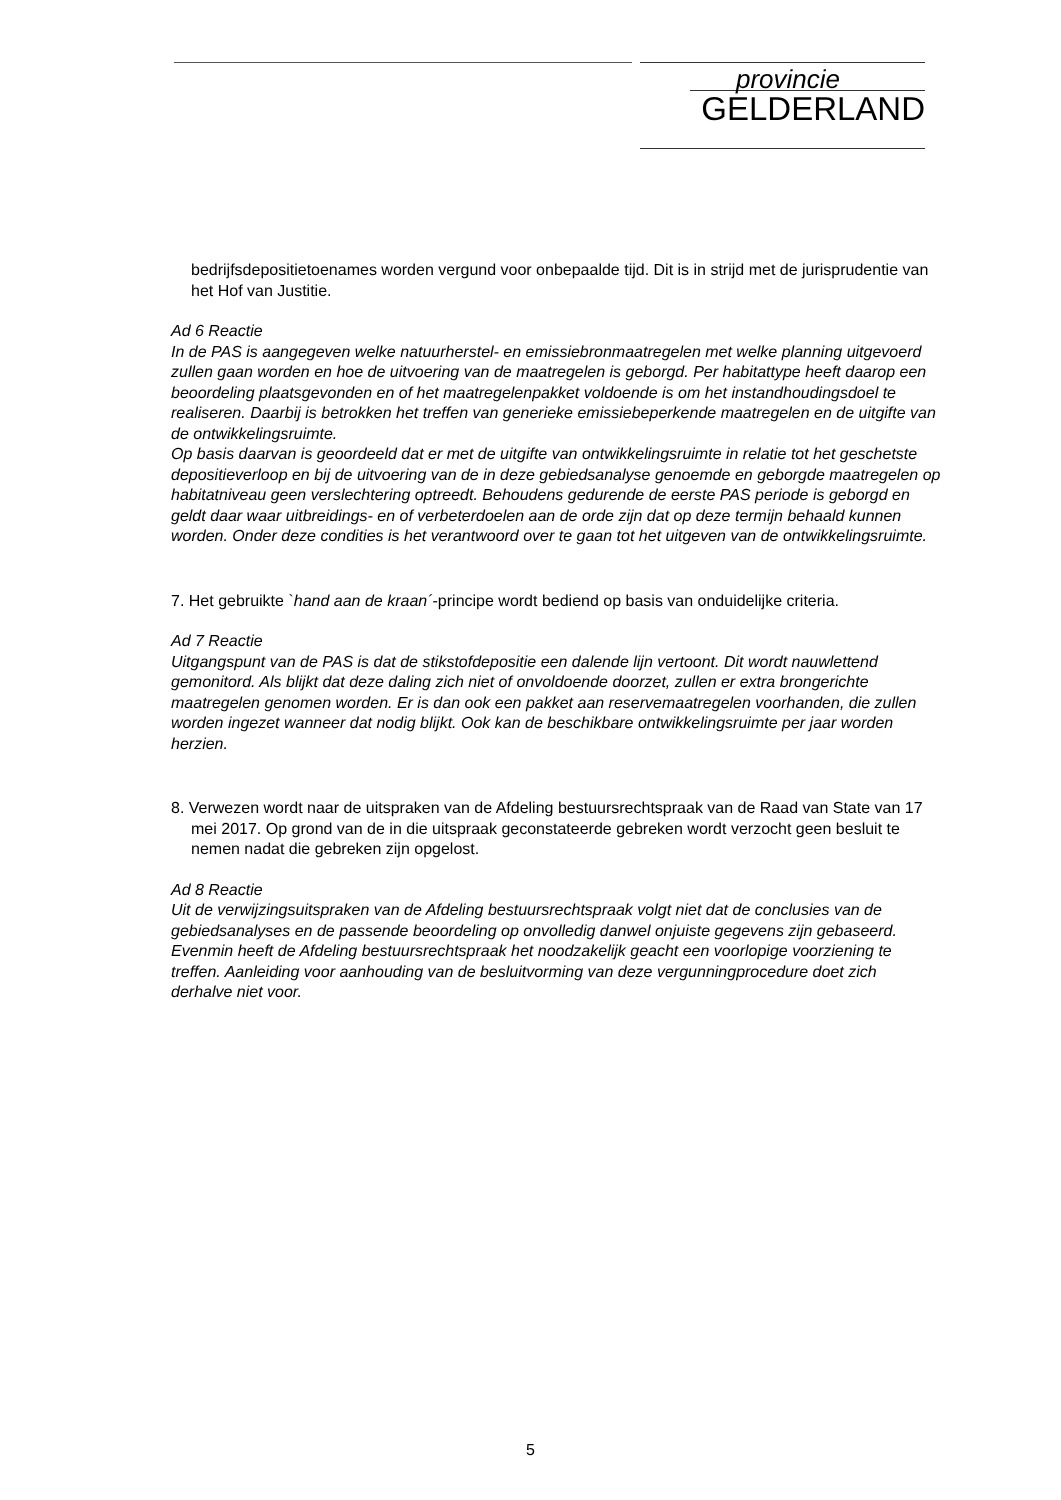provincie
GELDERLAND
bedrijfsdepositietoenames worden vergund voor onbepaalde tijd. Dit is in strijd met de jurisprudentie van het Hof van Justitie.
Ad 6 Reactie
In de PAS is aangegeven welke natuurherstel- en emissiebronmaatregelen met welke planning uitgevoerd zullen gaan worden en hoe de uitvoering van de maatregelen is geborgd. Per habitattype heeft daarop een beoordeling plaatsgevonden en of het maatregelenpakket voldoende is om het instandhoudingsdoel te realiseren. Daarbij is betrokken het treffen van generieke emissiebeperkende maatregelen en de uitgifte van de ontwikkelingsruimte.
Op basis daarvan is geoordeeld dat er met de uitgifte van ontwikkelingsruimte in relatie tot het geschetste depositieverloop en bij de uitvoering van de in deze gebiedsanalyse genoemde en geborgde maatregelen op habitatniveau geen verslechtering optreedt. Behoudens gedurende de eerste PAS periode is geborgd en geldt daar waar uitbreidings- en of verbeterdoelen aan de orde zijn dat op deze termijn behaald kunnen worden. Onder deze condities is het verantwoord over te gaan tot het uitgeven van de ontwikkelingsruimte.
7. Het gebruikte `hand aan de kraan´-principe wordt bediend op basis van onduidelijke criteria.
Ad 7 Reactie
Uitgangspunt van de PAS is dat de stikstofdepositie een dalende lijn vertoont. Dit wordt nauwlettend gemonitord. Als blijkt dat deze daling zich niet of onvoldoende doorzet, zullen er extra brongerichte maatregelen genomen worden. Er is dan ook een pakket aan reservemaatregelen voorhanden, die zullen worden ingezet wanneer dat nodig blijkt. Ook kan de beschikbare ontwikkelingsruimte per jaar worden herzien.
8. Verwezen wordt naar de uitspraken van de Afdeling bestuursrechtspraak van de Raad van State van 17 mei 2017. Op grond van de in die uitspraak geconstateerde gebreken wordt verzocht geen besluit te nemen nadat die gebreken zijn opgelost.
Ad 8 Reactie
Uit de verwijzingsuitspraken van de Afdeling bestuursrechtspraak volgt niet dat de conclusies van de gebiedsanalyses en de passende beoordeling op onvolledig danwel onjuiste gegevens zijn gebaseerd. Evenmin heeft de Afdeling bestuursrechtspraak het noodzakelijk geacht een voorlopige voorziening te treffen. Aanleiding voor aanhouding van de besluitvorming van deze vergunningprocedure doet zich derhalve niet voor.
5